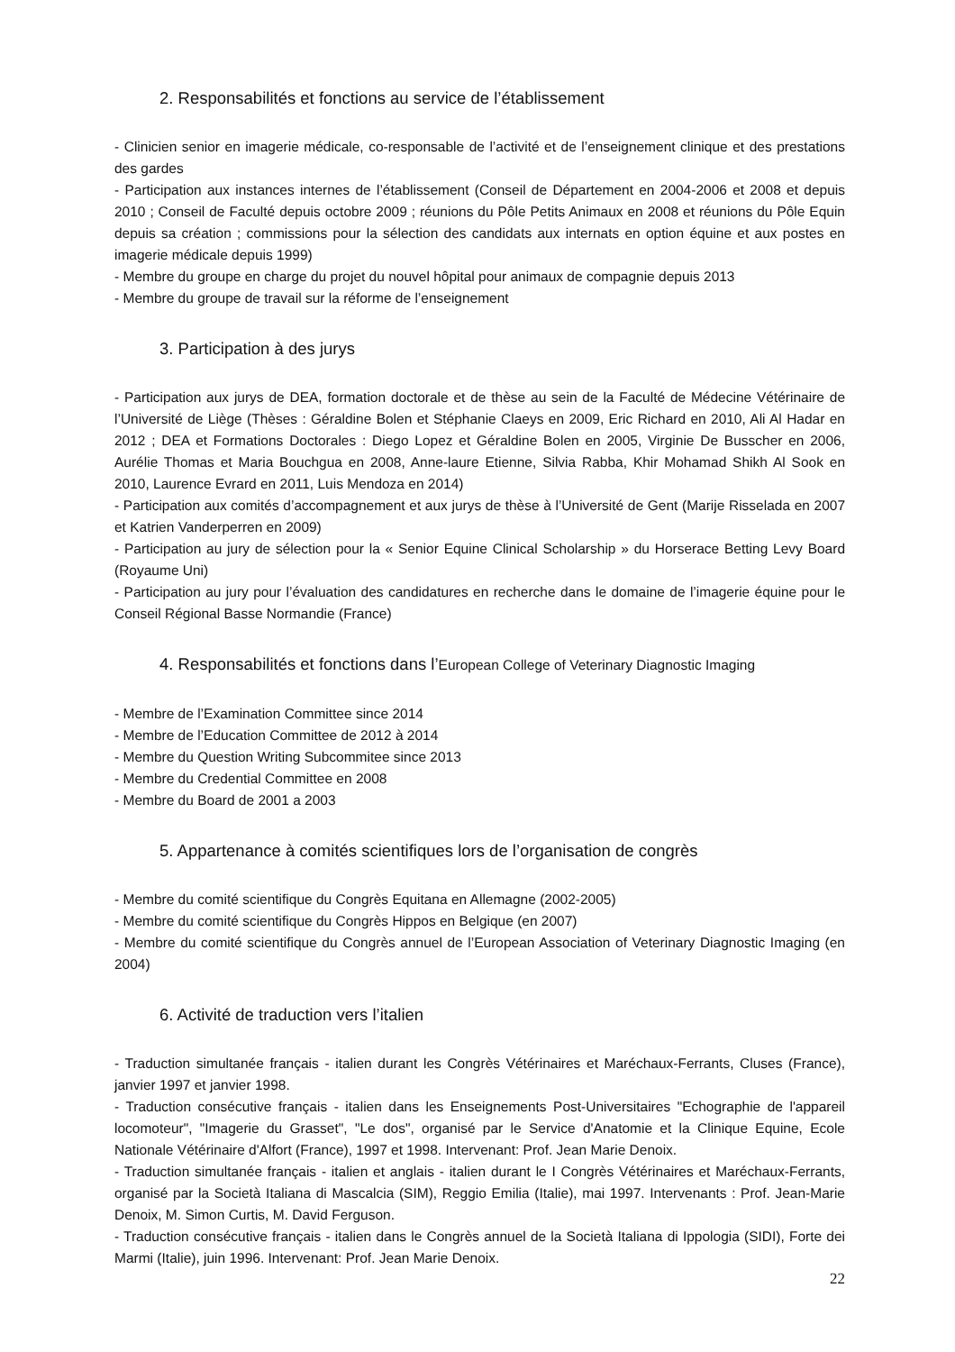2. Responsabilités et fonctions au service de l’établissement
- Clinicien senior en imagerie médicale, co-responsable de l’activité et de l’enseignement clinique et des prestations des gardes
- Participation aux instances internes de l’établissement (Conseil de Département en 2004-2006 et 2008 et depuis 2010 ; Conseil de Faculté depuis octobre 2009 ; réunions du Pôle Petits Animaux en 2008 et réunions du Pôle Equin depuis sa création ; commissions pour la sélection des candidats aux internats en option équine et aux postes en imagerie médicale depuis 1999)
- Membre du groupe en charge du projet du nouvel hôpital pour animaux de compagnie depuis 2013
- Membre du groupe de travail sur la réforme de l’enseignement
3. Participation à des jurys
- Participation aux jurys de DEA, formation doctorale et de thèse au sein de la Faculté de Médecine Vétérinaire de l’Université de Liège (Thèses : Géraldine Bolen et Stéphanie Claeys en 2009, Eric Richard en 2010, Ali Al Hadar en 2012 ; DEA et Formations Doctorales : Diego Lopez et Géraldine Bolen en 2005, Virginie De Busscher en 2006, Aurélie Thomas et Maria Bouchgua en 2008, Anne-laure Etienne, Silvia Rabba, Khir Mohamad Shikh Al Sook en 2010, Laurence Evrard en 2011, Luis Mendoza en 2014)
- Participation aux comités d’accompagnement et aux jurys de thèse à l’Université de Gent (Marije Risselada en 2007 et Katrien Vanderperren en 2009)
- Participation au jury de sélection pour la « Senior Equine Clinical Scholarship » du Horserace Betting Levy Board (Royaume Uni)
- Participation au jury pour l’évaluation des candidatures en recherche dans le domaine de l’imagerie équine pour le Conseil Régional Basse Normandie (France)
4. Responsabilités et fonctions dans l’European College of Veterinary Diagnostic Imaging
- Membre de l’Examination Committee since 2014
- Membre de l’Education Committee de 2012 à 2014
- Membre du Question Writing Subcommitee since 2013
- Membre du Credential Committee en 2008
- Membre du Board de 2001 a 2003
5. Appartenance à comités scientifiques lors de l’organisation de congrès
- Membre du comité scientifique du Congrès Equitana en Allemagne (2002-2005)
- Membre du comité scientifique du Congrès Hippos en Belgique (en 2007)
- Membre du comité scientifique du Congrès annuel de l’European Association of Veterinary Diagnostic Imaging (en 2004)
6. Activité de traduction vers l’italien
- Traduction simultanée français - italien durant les Congrès Vétérinaires et Maréchaux-Ferrants, Cluses (France), janvier 1997 et janvier 1998.
- Traduction consécutive français - italien dans les Enseignements Post-Universitaires "Echographie de l'appareil locomoteur", "Imagerie du Grasset", "Le dos", organisé par le Service d'Anatomie et la Clinique Equine, Ecole Nationale Vétérinaire d'Alfort (France), 1997 et 1998. Intervenant: Prof. Jean Marie Denoix.
- Traduction simultanée français - italien et anglais - italien durant le I Congrès Vétérinaires et Maréchaux-Ferrants, organisé par la Società Italiana di Mascalcia (SIM), Reggio Emilia (Italie), mai 1997. Intervenants : Prof. Jean-Marie Denoix, M. Simon Curtis, M. David Ferguson.
- Traduction consécutive français - italien dans le Congrès annuel de la Società Italiana di Ippologia (SIDI), Forte dei Marmi (Italie), juin 1996. Intervenant: Prof. Jean Marie Denoix.
22